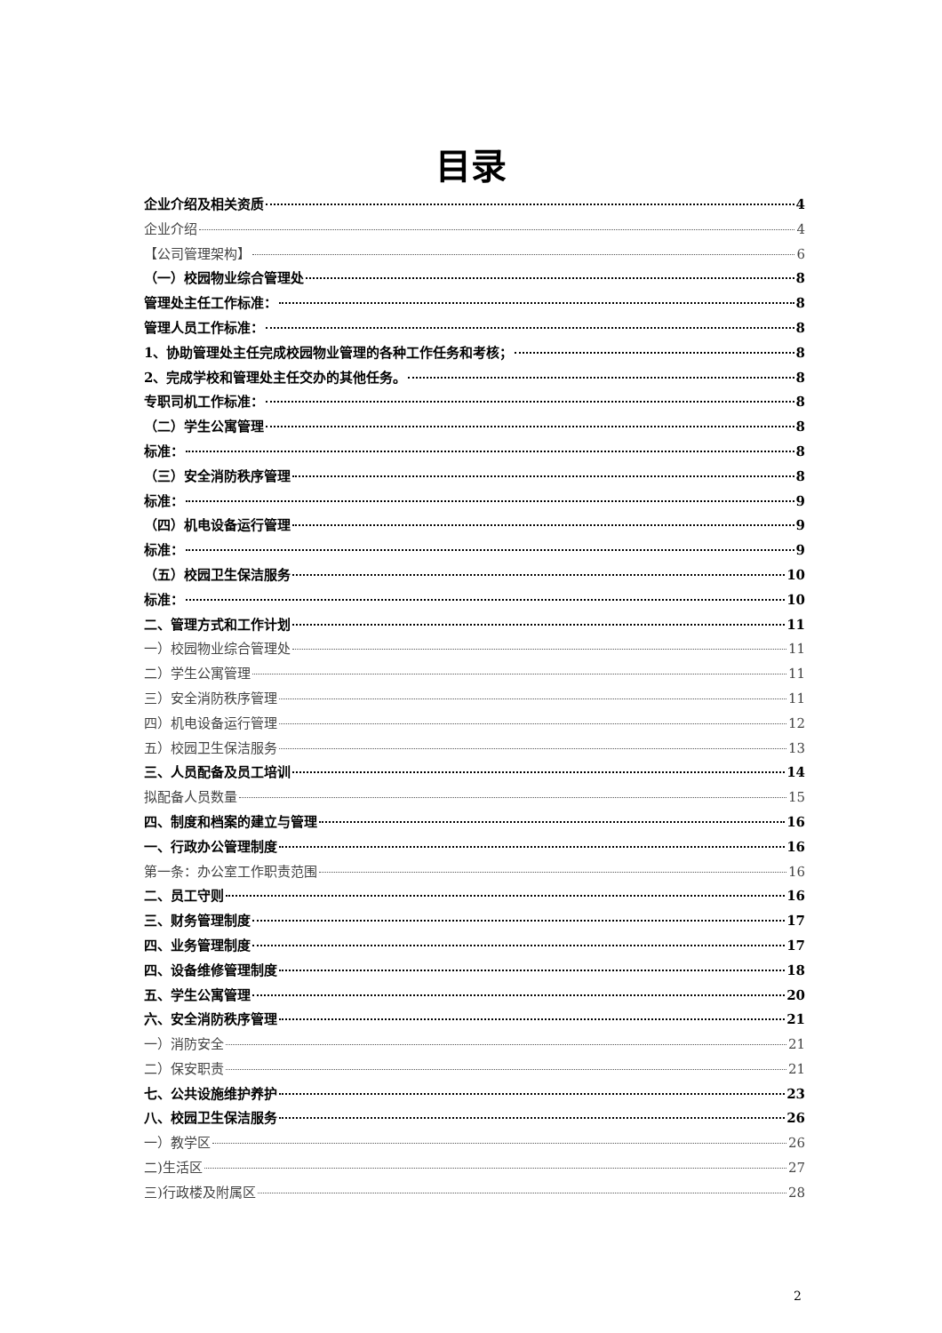目录
企业介绍及相关资质 4
企业介绍 4
【公司管理架构】 6
（一）校园物业综合管理处 8
管理处主任工作标准： 8
管理人员工作标准： 8
1、协助管理处主任完成校园物业管理的各种工作任务和考核； 8
2、完成学校和管理处主任交办的其他任务。 8
专职司机工作标准： 8
（二）学生公寓管理 8
标准： 8
（三）安全消防秩序管理 8
标准： 9
（四）机电设备运行管理 9
标准： 9
（五）校园卫生保洁服务 10
标准： 10
二、管理方式和工作计划 11
一）校园物业综合管理处 11
二）学生公寓管理 11
三）安全消防秩序管理 11
四）机电设备运行管理 12
五）校园卫生保洁服务 13
三、人员配备及员工培训 14
拟配备人员数量 15
四、制度和档案的建立与管理 16
一、行政办公管理制度 16
第一条：办公室工作职责范围 16
二、员工守则 16
三、财务管理制度 17
四、业务管理制度 17
四、设备维修管理制度 18
五、学生公寓管理 20
六、安全消防秩序管理 21
一）消防安全 21
二）保安职责 21
七、公共设施维护养护 23
八、校园卫生保洁服务 26
一）教学区 26
二)生活区 27
三)行政楼及附属区 28
2